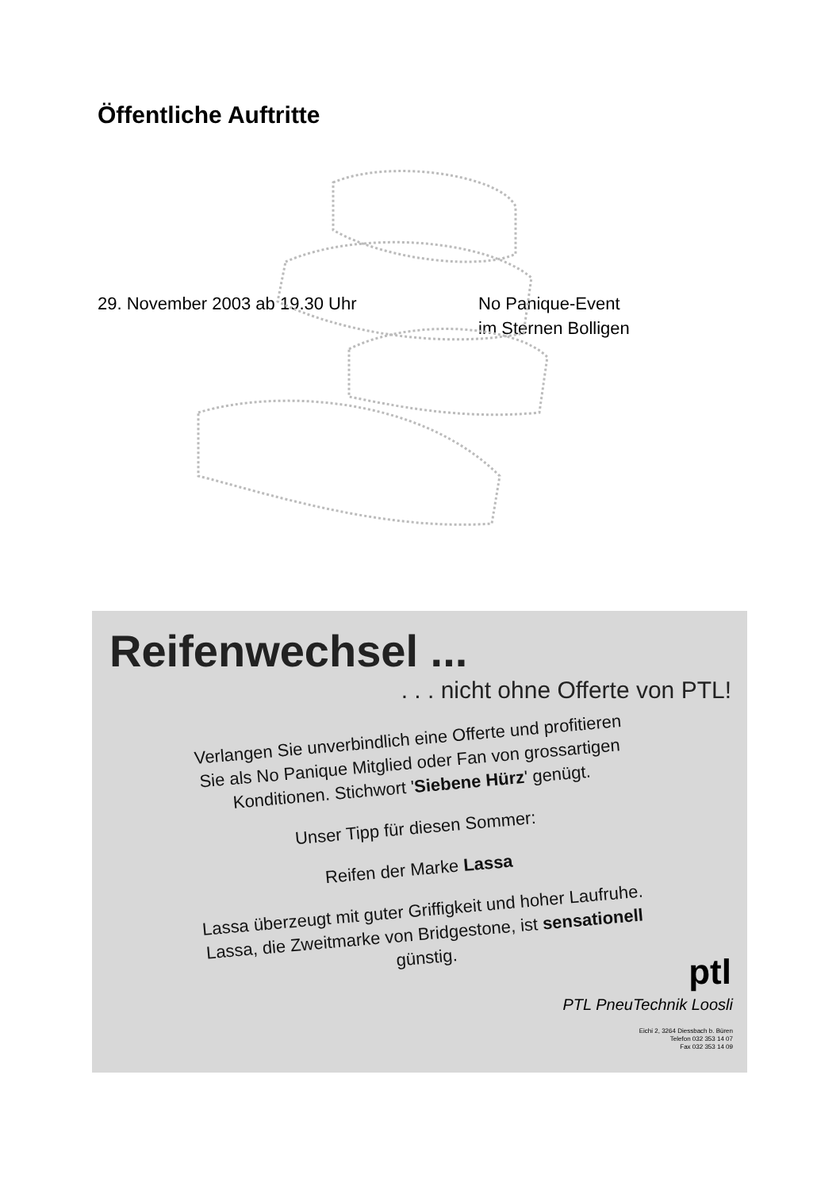Öffentliche Auftritte
29. November 2003 ab 19.30 Uhr No Panique-Event
im Sternen Bolligen
Reifenwechsel ...
. . . nicht ohne Offerte von PTL!
Verlangen Sie unverbindlich eine Offerte und profitieren Sie als No Panique Mitglied oder Fan von grossartigen Konditionen. Stichwort 'Siebene Hürz' genügt.
Unser Tipp für diesen Sommer:
Reifen der Marke Lassa
Lassa überzeugt mit guter Griffigkeit und hoher Laufruhe. Lassa, die Zweitmarke von Bridgestone, ist sensationell günstig.
ptl
PTL PneuTechnik Loosli
Eichi 2, 3264 Diessbach b. Büren
Telefon 032 353 14 07
Fax 032 353 14 09